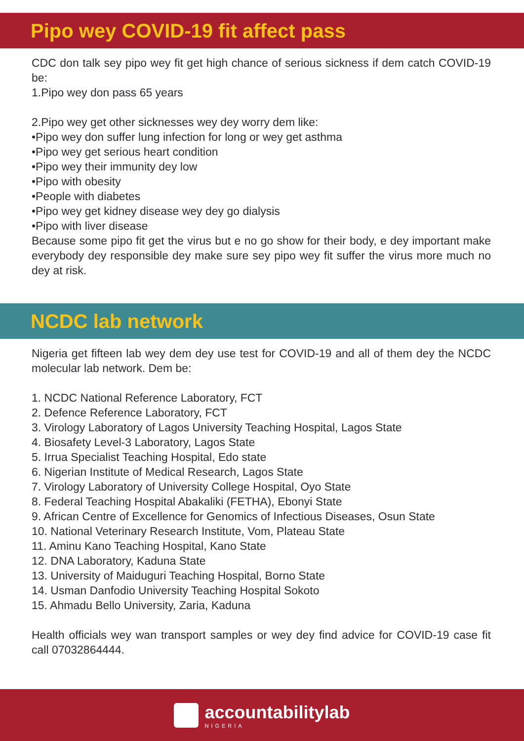Pipo wey COVID-19 fit affect pass
CDC don talk sey pipo wey fit get high chance of serious sickness if dem catch COVID-19 be:
1.Pipo wey don pass 65 years
2.Pipo wey get other sicknesses wey dey worry dem like:
•Pipo wey don suffer lung infection for long or wey get asthma
•Pipo wey get serious heart condition
•Pipo wey their immunity dey low
•Pipo with obesity
•People with diabetes
•Pipo wey get kidney disease wey dey go dialysis
•Pipo with liver disease
Because some pipo fit get the virus but e no go show for their body, e dey important make everybody dey responsible dey make sure sey pipo wey fit suffer the virus more much no dey at risk.
NCDC lab network
Nigeria get fifteen lab wey dem dey use test for COVID-19 and all of them dey the NCDC molecular lab network. Dem be:
1. NCDC National Reference Laboratory, FCT
2. Defence Reference Laboratory, FCT
3. Virology Laboratory of Lagos University Teaching Hospital, Lagos State
4. Biosafety Level-3 Laboratory, Lagos State
5. Irrua Specialist Teaching Hospital, Edo state
6. Nigerian Institute of Medical Research, Lagos State
7. Virology Laboratory of University College Hospital, Oyo State
8. Federal Teaching Hospital Abakaliki (FETHA), Ebonyi State
9. African Centre of Excellence for Genomics of Infectious Diseases, Osun State
10. National Veterinary Research Institute, Vom, Plateau State
11. Aminu Kano Teaching Hospital, Kano State
12. DNA Laboratory, Kaduna State
13. University of Maiduguri Teaching Hospital, Borno State
14. Usman Danfodio University Teaching Hospital Sokoto
15. Ahmadu Bello University, Zaria, Kaduna
Health officials wey wan transport samples or wey dey find advice for COVID-19 case fit call 07032864444.
accountabilitylab
NIGERIA